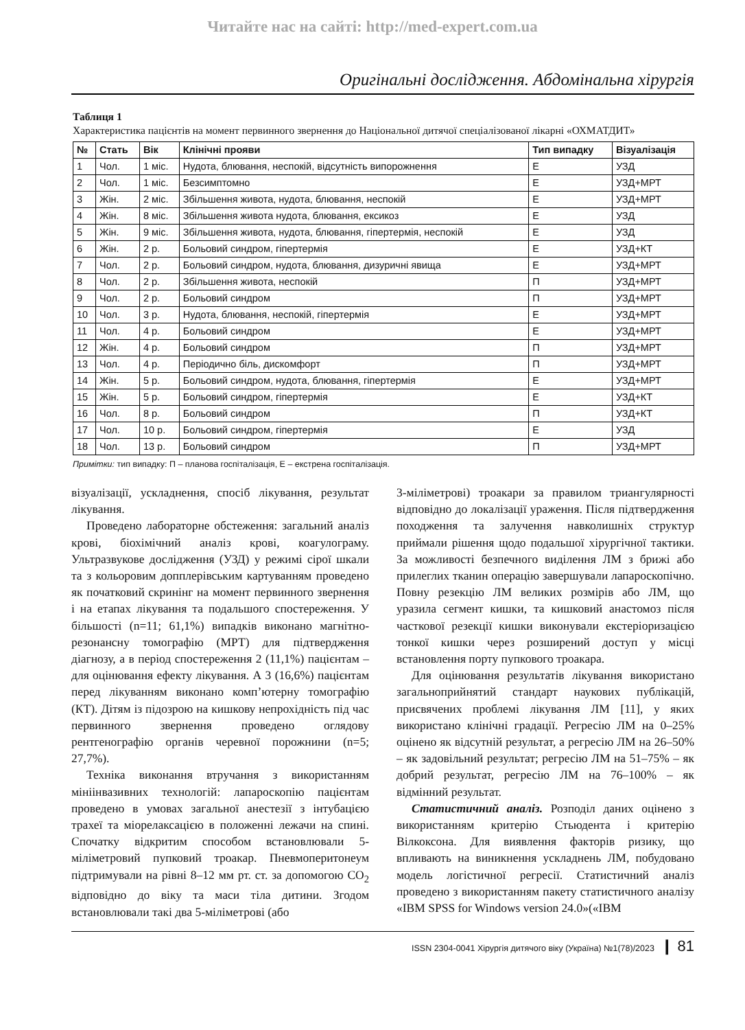Читайте нас на сайті: http://med-expert.com.ua
Оригінальні дослідження. Абдомінальна хірургія
Таблиця 1
Характеристика пацієнтів на момент первинного звернення до Національної дитячої спеціалізованої лікарні «ОХМАТДИТ»
| № | Стать | Вік | Клінічні прояви | Тип випадку | Візуалізація |
| --- | --- | --- | --- | --- | --- |
| 1 | Чол. | 1 міс. | Нудота, блювання, неспокій, відсутність випорожнення | Е | УЗД |
| 2 | Чол. | 1 міс. | Безсимптомно | Е | УЗД+МРТ |
| 3 | Жін. | 2 міс. | Збільшення живота, нудота, блювання, неспокій | Е | УЗД+МРТ |
| 4 | Жін. | 8 міс. | Збільшення живота нудота, блювання, ексикоз | Е | УЗД |
| 5 | Жін. | 9 міс. | Збільшення живота, нудота, блювання, гіпертермія, неспокій | Е | УЗД |
| 6 | Жін. | 2 р. | Больовий синдром, гіпертермія | Е | УЗД+КТ |
| 7 | Чол. | 2 р. | Больовий синдром, нудота, блювання, дизуричні явища | Е | УЗД+МРТ |
| 8 | Чол. | 2 р. | Збільшення живота, неспокій | П | УЗД+МРТ |
| 9 | Чол. | 2 р. | Больовий синдром | П | УЗД+МРТ |
| 10 | Чол. | 3 р. | Нудота, блювання, неспокій, гіпертермія | Е | УЗД+МРТ |
| 11 | Чол. | 4 р. | Больовий синдром | Е | УЗД+МРТ |
| 12 | Жін. | 4 р. | Больовий синдром | П | УЗД+МРТ |
| 13 | Чол. | 4 р. | Періодично біль, дискомфорт | П | УЗД+МРТ |
| 14 | Жін. | 5 р. | Больовий синдром, нудота, блювання, гіпертермія | Е | УЗД+МРТ |
| 15 | Жін. | 5 р. | Больовий синдром, гіпертермія | Е | УЗД+КТ |
| 16 | Чол. | 8 р. | Больовий синдром | П | УЗД+КТ |
| 17 | Чол. | 10 р. | Больовий синдром, гіпертермія | Е | УЗД |
| 18 | Чол. | 13 р. | Больовий синдром | П | УЗД+МРТ |
Примітки: тип випадку: П – планова госпіталізація, Е – екстрена госпіталізація.
візуалізації, ускладнення, спосіб лікування, результат лікування.
Проведено лабораторне обстеження: загальний аналіз крові, біохімічний аналіз крові, коагулограму. Ультразвукове дослідження (УЗД) у режимі сірої шкали та з кольоровим допплерівським картуванням проведено як початковий скринінг на момент первинного звернення і на етапах лікування та подальшого спостереження. У більшості (n=11; 61,1%) випадків виконано магнітно-резонансну томографію (МРТ) для підтвердження діагнозу, а в період спостереження 2 (11,1%) пацієнтам – для оцінювання ефекту лікування. А 3 (16,6%) пацієнтам перед лікуванням виконано комп’ютерну томографію (КТ). Дітям із підозрою на кишкову непрохідність під час первинного звернення проведено оглядову рентгенографію органів черевної порожнини (n=5; 27,7%).
Техніка виконання втручання з використанням мініінвазивних технологій: лапароскопію пацієнтам проведено в умовах загальної анестезії з інтубацією трахеї та міорелаксацією в положенні лежачи на спині. Спочатку відкритим способом встановлювали 5-міліметровий пупковий троакар. Пневмоперитонеум підтримували на рівні 8–12 мм рт. ст. за допомогою CO<sub>2</sub> відповідно до віку та маси тіла дитини. Згодом встановлювали такі два 5-міліметрові (або
3-міліметрові) троакари за правилом триангулярності відповідно до локалізації ураження. Після підтвердження походження та залучення навколишніх структур приймали рішення щодо подальшої хірургічної тактики. За можливості безпечного виділення ЛМ з брижі або прилеглих тканин операцію завершували лапароскопічно. Повну резекцію ЛМ великих розмірів або ЛМ, що уразила сегмент кишки, та кишковий анастомоз після часткової резекції кишки виконували екстеріоризацією тонкої кишки через розширений доступ у місці встановлення порту пупкового троакара.
Для оцінювання результатів лікування використано загальноприйнятий стандарт наукових публікацій, присвячених проблемі лікування ЛМ [11], у яких використано клінічні градації. Регресію ЛМ на 0–25% оцінено як відсутній результат, а регресію ЛМ на 26–50% – як задовільний результат; регресію ЛМ на 51–75% – як добрий результат, регресію ЛМ на 76–100% – як відмінний результат.
Статистичний аналіз. Розподіл даних оцінено з використанням критерію Стьюдента і критерію Вілкоксона. Для виявлення факторів ризику, що впливають на виникнення ускладнень ЛМ, побудовано модель логістичної регресії. Статистичний аналіз проведено з використанням пакету статистичного аналізу «IBM SPSS for Windows version 24.0»(«IBM
ISSN 2304-0041 Хірургія дитячого віку (Україна) №1(78)/2023 ❙ 81